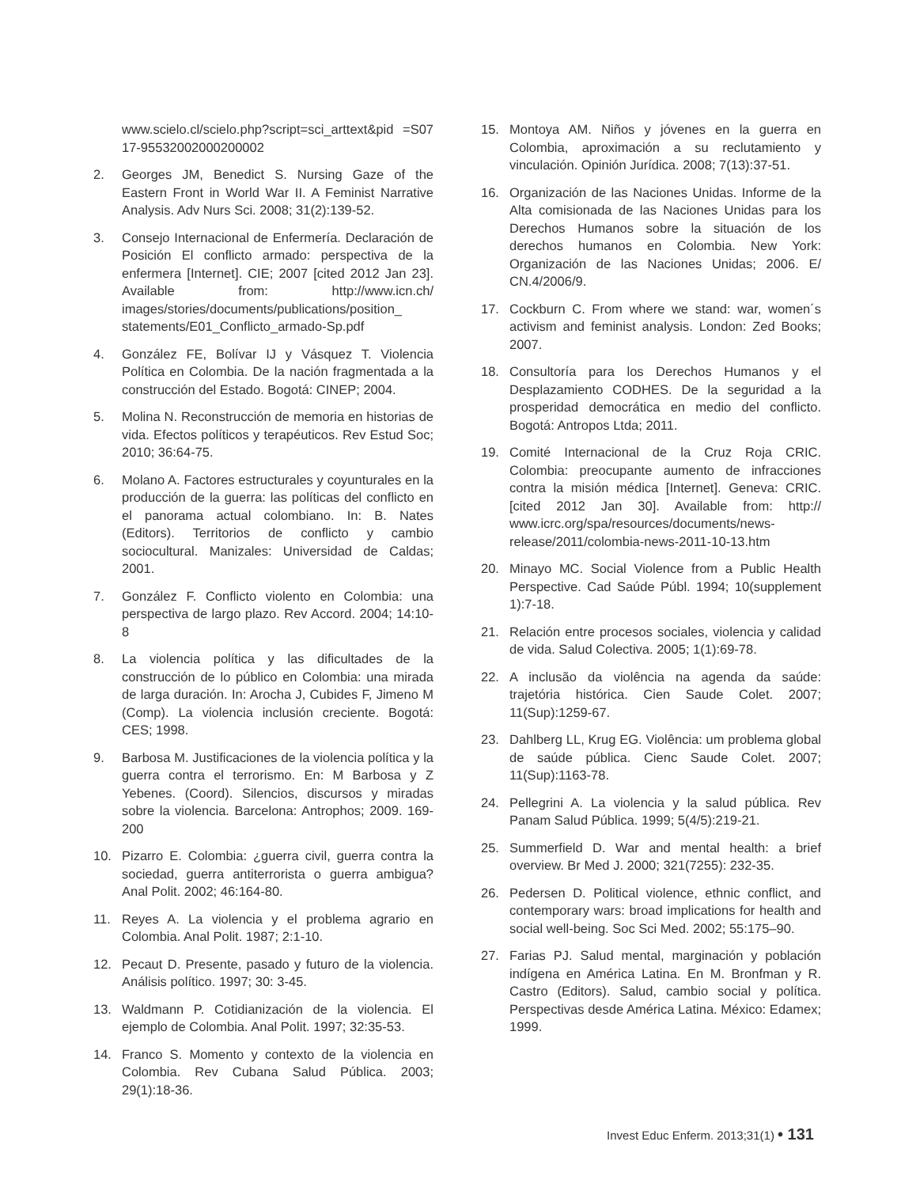www.scielo.cl/scielo.php?script=sci_arttext&pid =S0717-95532002000200002
2. Georges JM, Benedict S. Nursing Gaze of the Eastern Front in World War II. A Feminist Narrative Analysis. Adv Nurs Sci. 2008; 31(2):139-52.
3. Consejo Internacional de Enfermería. Declaración de Posición El conflicto armado: perspectiva de la enfermera [Internet]. CIE; 2007 [cited 2012 Jan 23]. Available from: http://www.icn.ch/ images/stories/documents/publications/position_ statements/E01_Conflicto_armado-Sp.pdf
4. González FE, Bolívar IJ y Vásquez T. Violencia Política en Colombia. De la nación fragmentada a la construcción del Estado. Bogotá: CINEP; 2004.
5. Molina N. Reconstrucción de memoria en historias de vida. Efectos políticos y terapéuticos. Rev Estud Soc; 2010; 36:64-75.
6. Molano A. Factores estructurales y coyunturales en la producción de la guerra: las políticas del conflicto en el panorama actual colombiano. In: B. Nates (Editors). Territorios de conflicto y cambio sociocultural. Manizales: Universidad de Caldas; 2001.
7. González F. Conflicto violento en Colombia: una perspectiva de largo plazo. Rev Accord. 2004; 14:10-8
8. La violencia política y las dificultades de la construcción de lo público en Colombia: una mirada de larga duración. In: Arocha J, Cubides F, Jimeno M (Comp). La violencia inclusión creciente. Bogotá: CES; 1998.
9. Barbosa M. Justificaciones de la violencia política y la guerra contra el terrorismo. En: M Barbosa y Z Yebenes. (Coord). Silencios, discursos y miradas sobre la violencia. Barcelona: Antrophos; 2009. 169- 200
10. Pizarro E. Colombia: ¿guerra civil, guerra contra la sociedad, guerra antiterrorista o guerra ambigua? Anal Polit. 2002; 46:164-80.
11. Reyes A. La violencia y el problema agrario en Colombia. Anal Polit. 1987; 2:1-10.
12. Pecaut D. Presente, pasado y futuro de la violencia. Análisis político. 1997; 30: 3-45.
13. Waldmann P. Cotidianización de la violencia. El ejemplo de Colombia. Anal Polit. 1997; 32:35-53.
14. Franco S. Momento y contexto de la violencia en Colombia. Rev Cubana Salud Pública. 2003; 29(1):18-36.
15. Montoya AM. Niños y jóvenes en la guerra en Colombia, aproximación a su reclutamiento y vinculación. Opinión Jurídica. 2008; 7(13):37-51.
16. Organización de las Naciones Unidas. Informe de la Alta comisionada de las Naciones Unidas para los Derechos Humanos sobre la situación de los derechos humanos en Colombia. New York: Organización de las Naciones Unidas; 2006. E/ CN.4/2006/9.
17. Cockburn C. From where we stand: war, women´s activism and feminist analysis. London: Zed Books; 2007.
18. Consultoría para los Derechos Humanos y el Desplazamiento CODHES. De la seguridad a la prosperidad democrática en medio del conflicto. Bogotá: Antropos Ltda; 2011.
19. Comité Internacional de la Cruz Roja CRIC. Colombia: preocupante aumento de infracciones contra la misión médica [Internet]. Geneva: CRIC. [cited 2012 Jan 30]. Available from: http:// www.icrc.org/spa/resources/documents/news-release/2011/colombia-news-2011-10-13.htm
20. Minayo MC. Social Violence from a Public Health Perspective. Cad Saúde Públ. 1994; 10(supplement 1):7-18.
21. Relación entre procesos sociales, violencia y calidad de vida. Salud Colectiva. 2005; 1(1):69-78.
22. A inclusão da violência na agenda da saúde: trajetória histórica. Cien Saude Colet. 2007; 11(Sup):1259-67.
23. Dahlberg LL, Krug EG. Violência: um problema global de saúde pública. Cienc Saude Colet. 2007; 11(Sup):1163-78.
24. Pellegrini A. La violencia y la salud pública. Rev Panam Salud Pública. 1999; 5(4/5):219-21.
25. Summerfield D. War and mental health: a brief overview. Br Med J. 2000; 321(7255): 232-35.
26. Pedersen D. Political violence, ethnic conflict, and contemporary wars: broad implications for health and social well-being. Soc Sci Med. 2002; 55:175–90.
27. Farias PJ. Salud mental, marginación y población indígena en América Latina. En M. Bronfman y R. Castro (Editors). Salud, cambio social y política. Perspectivas desde América Latina. México: Edamex; 1999.
Invest Educ Enferm. 2013;31(1) • 131